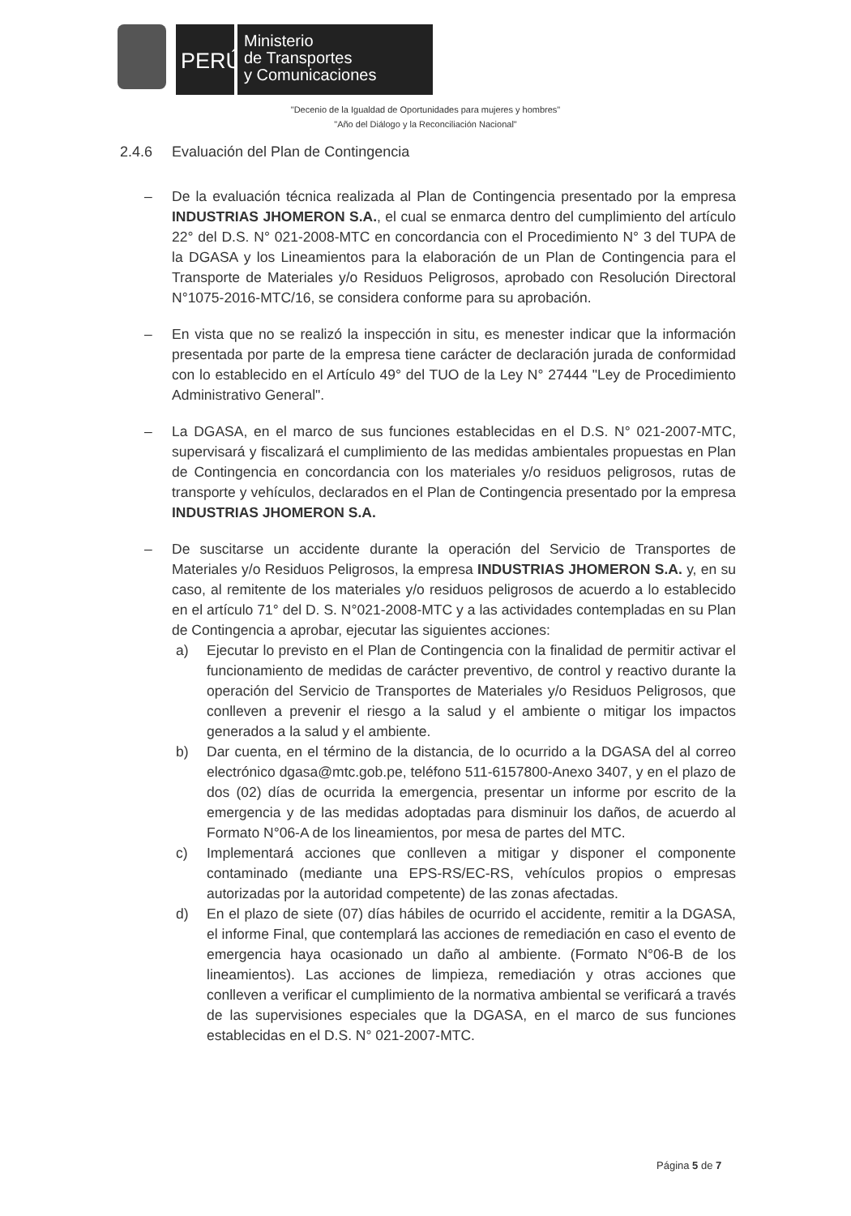PERÚ
Ministerio
de Transportes
y Comunicaciones
"Decenio de la Igualdad de Oportunidades para mujeres y hombres"
"Año del Diálogo y la Reconciliación Nacional"
2.4.6 Evaluación del Plan de Contingencia
– De la evaluación técnica realizada al Plan de Contingencia presentado por la empresa INDUSTRIAS JHOMERON S.A., el cual se enmarca dentro del cumplimiento del artículo 22° del D.S. N° 021-2008-MTC en concordancia con el Procedimiento N° 3 del TUPA de la DGASA y los Lineamientos para la elaboración de un Plan de Contingencia para el Transporte de Materiales y/o Residuos Peligrosos, aprobado con Resolución Directoral N°1075-2016-MTC/16, se considera conforme para su aprobación.
– En vista que no se realizó la inspección in situ, es menester indicar que la información presentada por parte de la empresa tiene carácter de declaración jurada de conformidad con lo establecido en el Artículo 49° del TUO de la Ley N° 27444 "Ley de Procedimiento Administrativo General".
– La DGASA, en el marco de sus funciones establecidas en el D.S. N° 021-2007-MTC, supervisará y fiscalizará el cumplimiento de las medidas ambientales propuestas en Plan de Contingencia en concordancia con los materiales y/o residuos peligrosos, rutas de transporte y vehículos, declarados en el Plan de Contingencia presentado por la empresa INDUSTRIAS JHOMERON S.A.
– De suscitarse un accidente durante la operación del Servicio de Transportes de Materiales y/o Residuos Peligrosos, la empresa INDUSTRIAS JHOMERON S.A. y, en su caso, al remitente de los materiales y/o residuos peligrosos de acuerdo a lo establecido en el artículo 71° del D. S. N°021-2008-MTC y a las actividades contempladas en su Plan de Contingencia a aprobar, ejecutar las siguientes acciones:
a) Ejecutar lo previsto en el Plan de Contingencia con la finalidad de permitir activar el funcionamiento de medidas de carácter preventivo, de control y reactivo durante la operación del Servicio de Transportes de Materiales y/o Residuos Peligrosos, que conlleven a prevenir el riesgo a la salud y el ambiente o mitigar los impactos generados a la salud y el ambiente.
b) Dar cuenta, en el término de la distancia, de lo ocurrido a la DGASA del al correo electrónico dgasa@mtc.gob.pe, teléfono 511-6157800-Anexo 3407, y en el plazo de dos (02) días de ocurrida la emergencia, presentar un informe por escrito de la emergencia y de las medidas adoptadas para disminuir los daños, de acuerdo al Formato N°06-A de los lineamientos, por mesa de partes del MTC.
c) Implementará acciones que conlleven a mitigar y disponer el componente contaminado (mediante una EPS-RS/EC-RS, vehículos propios o empresas autorizadas por la autoridad competente) de las zonas afectadas.
d) En el plazo de siete (07) días hábiles de ocurrido el accidente, remitir a la DGASA, el informe Final, que contemplará las acciones de remediación en caso el evento de emergencia haya ocasionado un daño al ambiente. (Formato N°06-B de los lineamientos). Las acciones de limpieza, remediación y otras acciones que conlleven a verificar el cumplimiento de la normativa ambiental se verificará a través de las supervisiones especiales que la DGASA, en el marco de sus funciones establecidas en el D.S. N° 021-2007-MTC.
Página 5 de 7